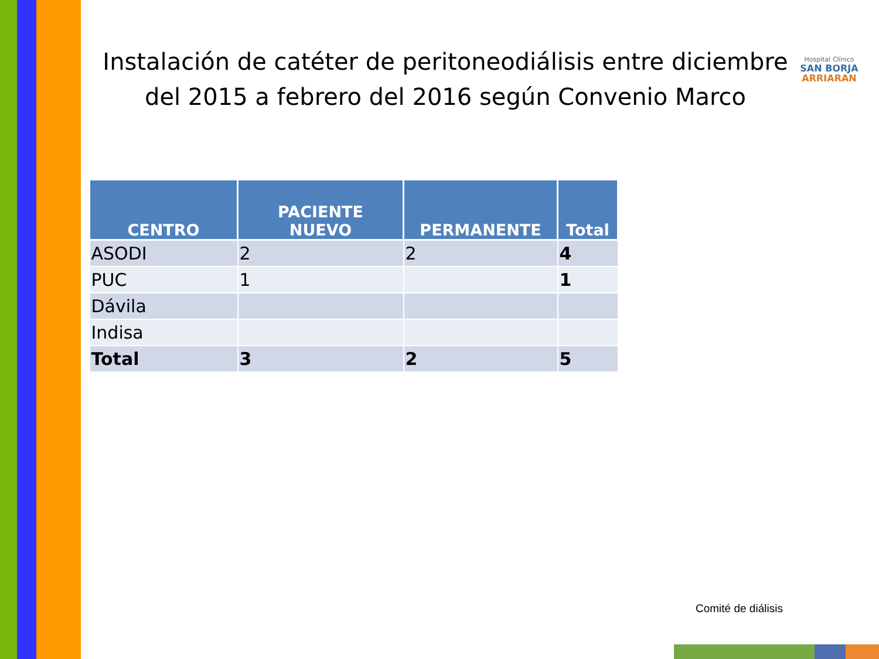Instalación de catéter de peritoneodiálisis entre diciembre del 2015 a febrero del 2016 según Convenio Marco
Hospital Clínico
SAN BORJA
ARRIARAN
| CENTRO | PACIENTE NUEVO | PERMANENTE | Total |
| --- | --- | --- | --- |
| ASODI | 2 | 2 | 4 |
| PUC | 1 | | 1 |
| Dávila | | | |
| Indisa | | | |
| Total | 3 | 2 | 5 |
Comité de diálisis